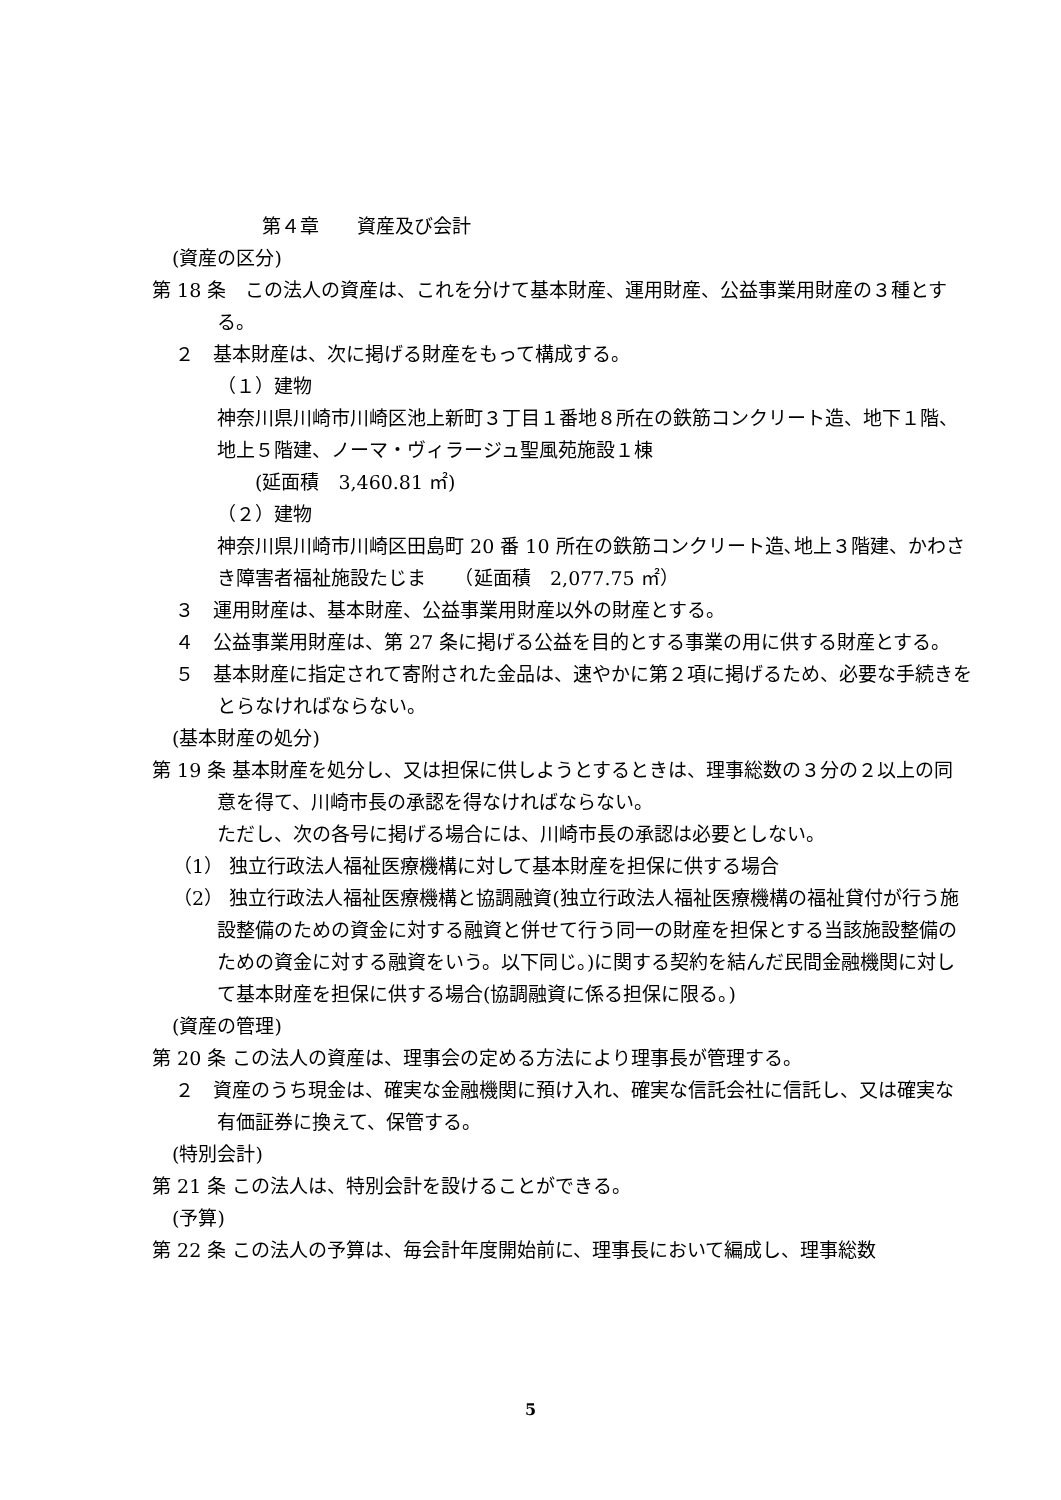第４章　　資産及び会計
(資産の区分)
第 18 条　この法人の資産は、これを分けて基本財産、運用財産、公益事業用財産の３種とする。
２　基本財産は、次に掲げる財産をもって構成する。
（１）建物
神奈川県川崎市川崎区池上新町３丁目１番地８所在の鉄筋コンクリート造、地下１階、地上５階建、ノーマ・ヴィラージュ聖風苑施設１棟
　　(延面積　3,460.81 ㎡)
（２）建物
神奈川県川崎市川崎区田島町 20 番 10 所在の鉄筋コンクリート造､地上３階建、かわさき障害者福祉施設たじま　　（延面積　2,077.75 ㎡）
３　運用財産は、基本財産、公益事業用財産以外の財産とする。
４　公益事業用財産は、第 27 条に掲げる公益を目的とする事業の用に供する財産とする。
５　基本財産に指定されて寄附された金品は、速やかに第２項に掲げるため、必要な手続きをとらなければならない。
(基本財産の処分)
第 19 条 基本財産を処分し、又は担保に供しようとするときは、理事総数の３分の２以上の同意を得て、川崎市長の承認を得なければならない。
ただし、次の各号に掲げる場合には、川崎市長の承認は必要としない。
（1） 独立行政法人福祉医療機構に対して基本財産を担保に供する場合
（2） 独立行政法人福祉医療機構と協調融資(独立行政法人福祉医療機構の福祉貸付が行う施設整備のための資金に対する融資と併せて行う同一の財産を担保とする当該施設整備のための資金に対する融資をいう。以下同じ。)に関する契約を結んだ民間金融機関に対して基本財産を担保に供する場合(協調融資に係る担保に限る。)
(資産の管理)
第 20 条 この法人の資産は、理事会の定める方法により理事長が管理する。
２　資産のうち現金は、確実な金融機関に預け入れ、確実な信託会社に信託し、又は確実な有価証券に換えて、保管する。
(特別会計)
第 21 条 この法人は、特別会計を設けることができる。
(予算)
第 22 条 この法人の予算は、毎会計年度開始前に、理事長において編成し、理事総数
5